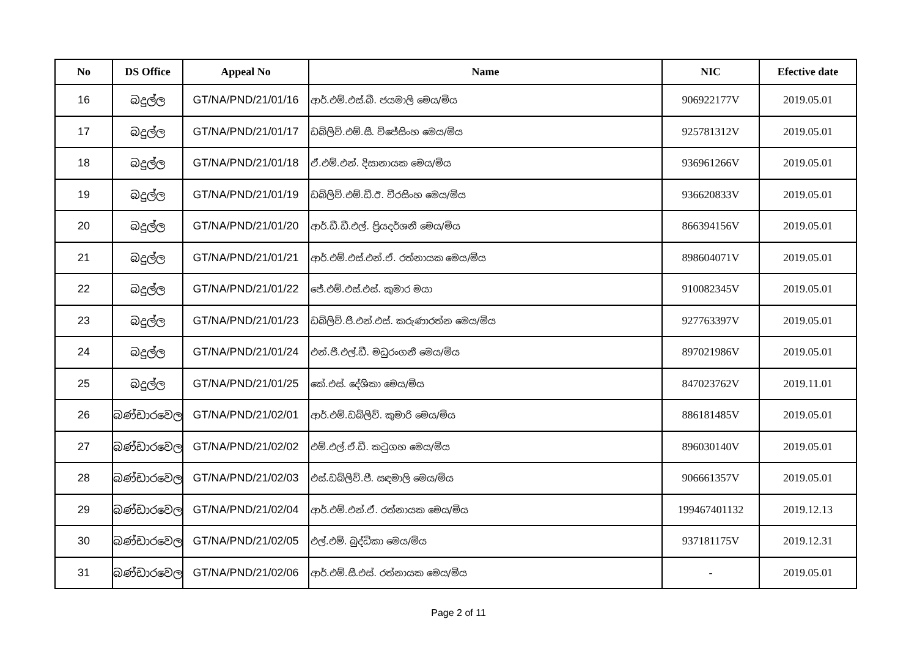| No | DS Office | Appeal No | Name | NIC | Efective date |
| --- | --- | --- | --- | --- | --- |
| 16 | බදුල්ල | GT/NA/PND/21/01/16 | ආර්.එම්.එස්.බී. ජයමාලි මෙය/මිය | 906922177V | 2019.05.01 |
| 17 | බදුල්ල | GT/NA/PND/21/01/17 | ඩබ්ලිව්.එම්.සී. විජේසිංහ මෙය/මිය | 925781312V | 2019.05.01 |
| 18 | බදුල්ල | GT/NA/PND/21/01/18 | ඒ.එම්.එන්. දිසානායක මෙය/මිය | 936961266V | 2019.05.01 |
| 19 | බදුල්ල | GT/NA/PND/21/01/19 | ඩබ්ලිව්.එම්.ඩී.ඊ. වීරසිංහ මෙය/මිය | 936620833V | 2019.05.01 |
| 20 | බදුල්ල | GT/NA/PND/21/01/20 | ආර්.ඩී.ඩී.එල්. ප්‍රියදර්ශනී මෙය/මිය | 866394156V | 2019.05.01 |
| 21 | බදුල්ල | GT/NA/PND/21/01/21 | ආර්.එම්.එස්.එන්.ඒ. රත්නායක මෙය/මිය | 898604071V | 2019.05.01 |
| 22 | බදුල්ල | GT/NA/PND/21/01/22 | ජේ.එම්.එස්.එස්. කුමාර මයා | 910082345V | 2019.05.01 |
| 23 | බදුල්ල | GT/NA/PND/21/01/23 | ඩබ්ලිව්.ජී.එන්.එස්. කරුණාරත්න මෙය/මිය | 927763397V | 2019.05.01 |
| 24 | බදුල්ල | GT/NA/PND/21/01/24 | එන්.ජී.එල්.ඩී. මධුරංගනී මෙය/මිය | 897021986V | 2019.05.01 |
| 25 | බදුල්ල | GT/NA/PND/21/01/25 | කේ.එස්. දේශිකා මෙය/මිය | 847023762V | 2019.11.01 |
| 26 | බණ්ඩාරවෙල | GT/NA/PND/21/02/01 | ආර්.එම්.ඩබ්ලිව්. කුමාරි මෙය/මිය | 886181485V | 2019.05.01 |
| 27 | බණ්ඩාරවෙල | GT/NA/PND/21/02/02 | එම්.එල්.ඒ.ඩී. කටුගහ මෙය/මිය | 896030140V | 2019.05.01 |
| 28 | බණ්ඩාරවෙල | GT/NA/PND/21/02/03 | එස්.ඩබ්ලිව්.පී. සඳමාලි මෙය/මිය | 906661357V | 2019.05.01 |
| 29 | බණ්ඩාරවෙල | GT/NA/PND/21/02/04 | ආර්.එම්.එන්.ඒ. රත්නායක මෙය/මිය | 199467401132 | 2019.12.13 |
| 30 | බණ්ඩාරවෙල | GT/NA/PND/21/02/05 | එල්.එම්. බුද්ධිකා මෙය/මිය | 937181175V | 2019.12.31 |
| 31 | බණ්ඩාරවෙල | GT/NA/PND/21/02/06 | ආර්.එම්.සී.එස්. රත්නායක මෙය/මිය | - | 2019.05.01 |
Page 2 of 11